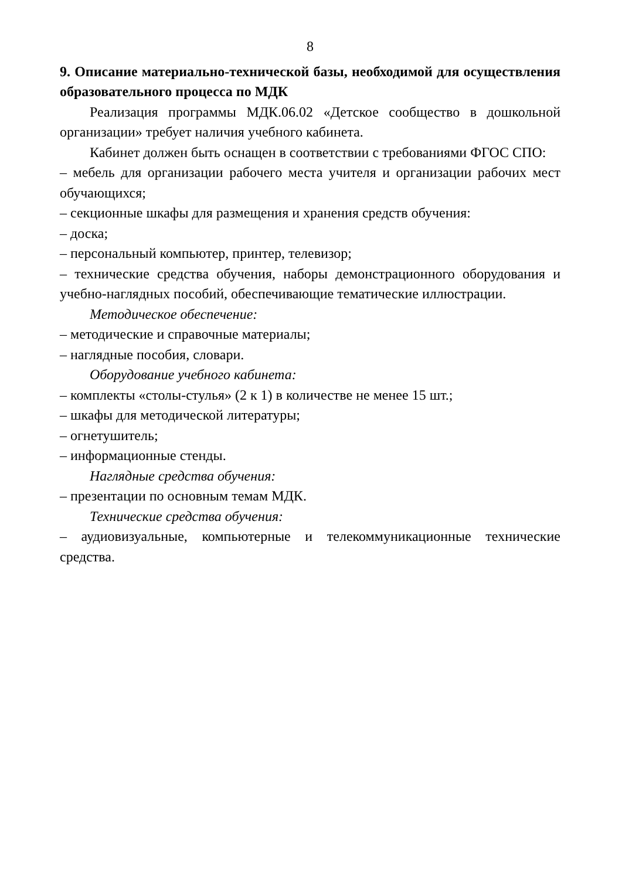8
9. Описание материально-технической базы, необходимой для осуществления образовательного процесса по МДК
Реализация программы МДК.06.02 «Детское сообщество в дошкольной организации» требует наличия учебного кабинета.
Кабинет должен быть оснащен в соответствии с требованиями ФГОС СПО:
– мебель для организации рабочего места учителя и организации рабочих мест обучающихся;
– секционные шкафы для размещения и хранения средств обучения:
– доска;
– персональный компьютер, принтер, телевизор;
– технические средства обучения, наборы демонстрационного оборудования и учебно-наглядных пособий, обеспечивающие тематические иллюстрации.
Методическое обеспечение:
– методические и справочные материалы;
– наглядные пособия, словари.
Оборудование учебного кабинета:
– комплекты «столы-стулья» (2 к 1) в количестве не менее 15 шт.;
– шкафы для методической литературы;
– огнетушитель;
– информационные стенды.
Наглядные средства обучения:
– презентации по основным темам МДК.
Технические средства обучения:
– аудиовизуальные, компьютерные и телекоммуникационные технические средства.